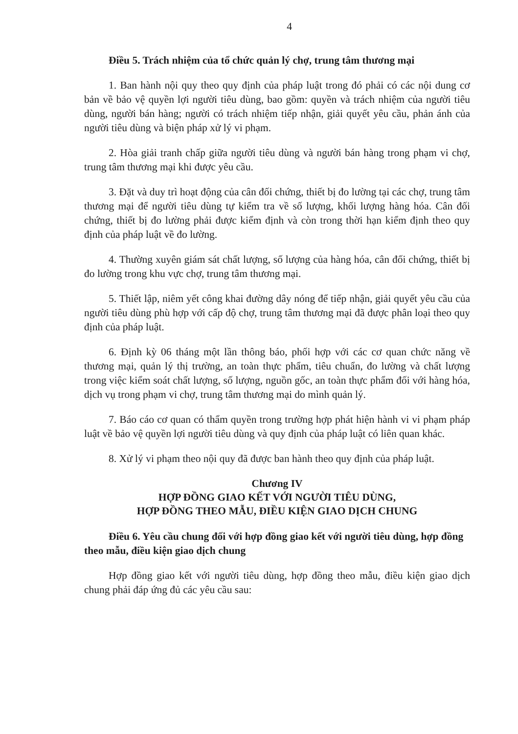4
Điều 5. Trách nhiệm của tổ chức quản lý chợ, trung tâm thương mại
1. Ban hành nội quy theo quy định của pháp luật trong đó phải có các nội dung cơ bản về bảo vệ quyền lợi người tiêu dùng, bao gồm: quyền và trách nhiệm của người tiêu dùng, người bán hàng; người có trách nhiệm tiếp nhận, giải quyết yêu cầu, phản ánh của người tiêu dùng và biện pháp xử lý vi phạm.
2. Hòa giải tranh chấp giữa người tiêu dùng và người bán hàng trong phạm vi chợ, trung tâm thương mại khi được yêu cầu.
3. Đặt và duy trì hoạt động của cân đối chứng, thiết bị đo lường tại các chợ, trung tâm thương mại để người tiêu dùng tự kiểm tra về số lượng, khối lượng hàng hóa. Cân đối chứng, thiết bị đo lường phải được kiểm định và còn trong thời hạn kiểm định theo quy định của pháp luật về đo lường.
4. Thường xuyên giám sát chất lượng, số lượng của hàng hóa, cân đối chứng, thiết bị đo lường trong khu vực chợ, trung tâm thương mại.
5. Thiết lập, niêm yết công khai đường dây nóng để tiếp nhận, giải quyết yêu cầu của người tiêu dùng phù hợp với cấp độ chợ, trung tâm thương mại đã được phân loại theo quy định của pháp luật.
6. Định kỳ 06 tháng một lần thông báo, phối hợp với các cơ quan chức năng về thương mại, quản lý thị trường, an toàn thực phẩm, tiêu chuẩn, đo lường và chất lượng trong việc kiểm soát chất lượng, số lượng, nguồn gốc, an toàn thực phẩm đối với hàng hóa, dịch vụ trong phạm vi chợ, trung tâm thương mại do mình quản lý.
7. Báo cáo cơ quan có thẩm quyền trong trường hợp phát hiện hành vi vi phạm pháp luật về bảo vệ quyền lợi người tiêu dùng và quy định của pháp luật có liên quan khác.
8. Xử lý vi phạm theo nội quy đã được ban hành theo quy định của pháp luật.
Chương IV
HỢP ĐỒNG GIAO KẾT VỚI NGƯỜI TIÊU DÙNG,
HỢP ĐỒNG THEO MẪU, ĐIỀU KIỆN GIAO DỊCH CHUNG
Điều 6. Yêu cầu chung đối với hợp đồng giao kết với người tiêu dùng, hợp đồng theo mẫu, điều kiện giao dịch chung
Hợp đồng giao kết với người tiêu dùng, hợp đồng theo mẫu, điều kiện giao dịch chung phải đáp ứng đủ các yêu cầu sau: